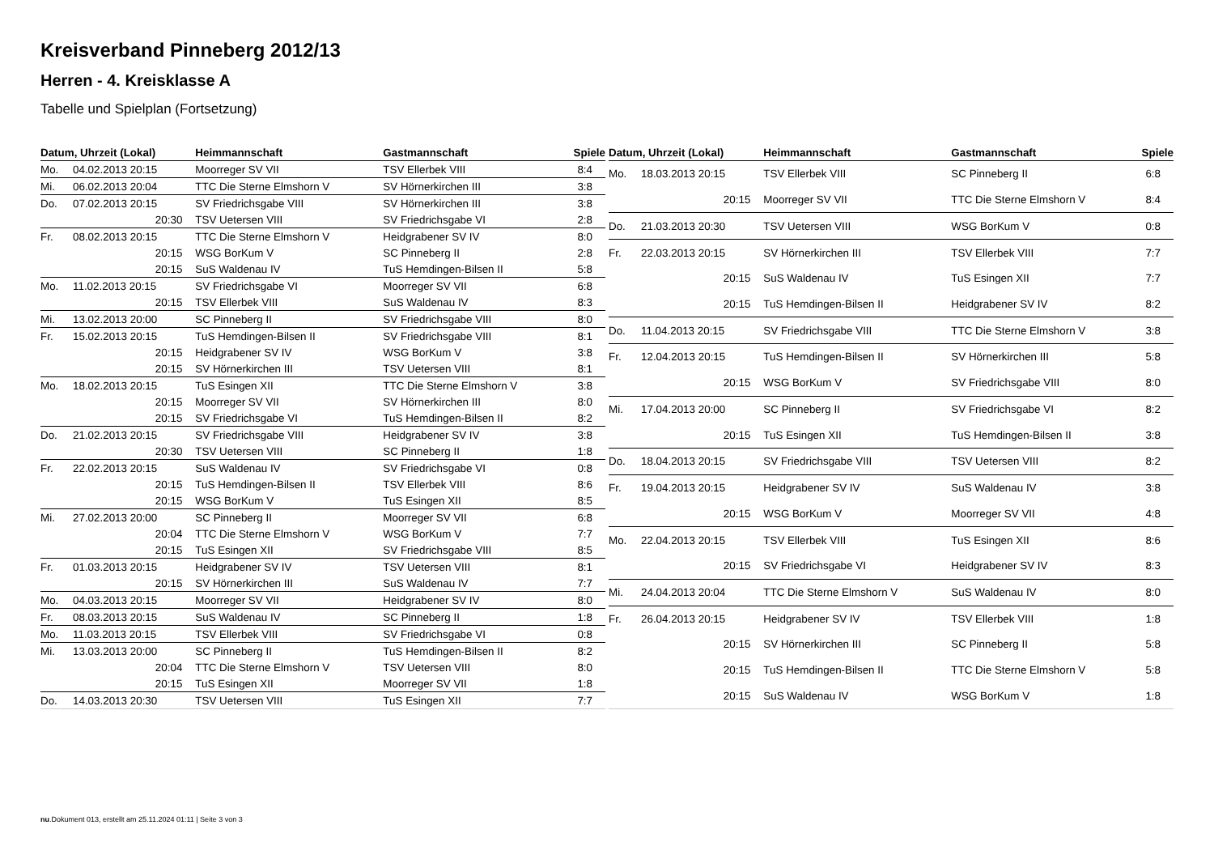Kreisverband Pinneberg 2012/13
Herren - 4. Kreisklasse A
Tabelle und Spielplan (Fortsetzung)
| Datum, Uhrzeit (Lokal) | | Heimmannschaft | Gastmannschaft | Spiele |
| --- | --- | --- | --- | --- |
| Mo. | 04.02.2013 20:15 | Moorreger SV VII | TSV Ellerbek VIII | 8:4 |
| Mi. | 06.02.2013 20:04 | TTC Die Sterne Elmshorn V | SV Hörnerkirchen III | 3:8 |
| Do. | 07.02.2013 20:15 | SV Friedrichsgabe VIII | SV Hörnerkirchen III | 3:8 |
| | 20:30 | TSV Uetersen VIII | SV Friedrichsgabe VI | 2:8 |
| Fr. | 08.02.2013 20:15 | TTC Die Sterne Elmshorn V | Heidgrabener SV IV | 8:0 |
| | 20:15 | WSG BorKum V | SC Pinneberg II | 2:8 |
| | 20:15 | SuS Waldenau IV | TuS Hemdingen-Bilsen II | 5:8 |
| Mo. | 11.02.2013 20:15 | SV Friedrichsgabe VI | Moorreger SV VII | 6:8 |
| | 20:15 | TSV Ellerbek VIII | SuS Waldenau IV | 8:3 |
| Mi. | 13.02.2013 20:00 | SC Pinneberg II | SV Friedrichsgabe VIII | 8:0 |
| Fr. | 15.02.2013 20:15 | TuS Hemdingen-Bilsen II | SV Friedrichsgabe VIII | 8:1 |
| | 20:15 | Heidgrabener SV IV | WSG BorKum V | 3:8 |
| | 20:15 | SV Hörnerkirchen III | TSV Uetersen VIII | 8:1 |
| Mo. | 18.02.2013 20:15 | TuS Esingen XII | TTC Die Sterne Elmshorn V | 3:8 |
| | 20:15 | Moorreger SV VII | SV Hörnerkirchen III | 8:0 |
| | 20:15 | SV Friedrichsgabe VI | TuS Hemdingen-Bilsen II | 8:2 |
| Do. | 21.02.2013 20:15 | SV Friedrichsgabe VIII | Heidgrabener SV IV | 3:8 |
| | 20:30 | TSV Uetersen VIII | SC Pinneberg II | 1:8 |
| Fr. | 22.02.2013 20:15 | SuS Waldenau IV | SV Friedrichsgabe VI | 0:8 |
| | 20:15 | TuS Hemdingen-Bilsen II | TSV Ellerbek VIII | 8:6 |
| | 20:15 | WSG BorKum V | TuS Esingen XII | 8:5 |
| Mi. | 27.02.2013 20:00 | SC Pinneberg II | Moorreger SV VII | 6:8 |
| | 20:04 | TTC Die Sterne Elmshorn V | WSG BorKum V | 7:7 |
| | 20:15 | TuS Esingen XII | SV Friedrichsgabe VIII | 8:5 |
| Fr. | 01.03.2013 20:15 | Heidgrabener SV IV | TSV Uetersen VIII | 8:1 |
| | 20:15 | SV Hörnerkirchen III | SuS Waldenau IV | 7:7 |
| Mo. | 04.03.2013 20:15 | Moorreger SV VII | Heidgrabener SV IV | 8:0 |
| Fr. | 08.03.2013 20:15 | SuS Waldenau IV | SC Pinneberg II | 1:8 |
| Mo. | 11.03.2013 20:15 | TSV Ellerbek VIII | SV Friedrichsgabe VI | 0:8 |
| Mi. | 13.03.2013 20:00 | SC Pinneberg II | TuS Hemdingen-Bilsen II | 8:2 |
| | 20:04 | TTC Die Sterne Elmshorn V | TSV Uetersen VIII | 8:0 |
| | 20:15 | TuS Esingen XII | Moorreger SV VII | 1:8 |
| Do. | 14.03.2013 20:30 | TSV Uetersen VIII | TuS Esingen XII | 7:7 |
| Datum, Uhrzeit (Lokal) | | Heimmannschaft | Gastmannschaft | Spiele |
| --- | --- | --- | --- | --- |
| Mo. | 18.03.2013 20:15 | TSV Ellerbek VIII | SC Pinneberg II | 6:8 |
| | 20:15 | Moorreger SV VII | TTC Die Sterne Elmshorn V | 8:4 |
| Do. | 21.03.2013 20:30 | TSV Uetersen VIII | WSG BorKum V | 0:8 |
| Fr. | 22.03.2013 20:15 | SV Hörnerkirchen III | TSV Ellerbek VIII | 7:7 |
| | 20:15 | SuS Waldenau IV | TuS Esingen XII | 7:7 |
| | 20:15 | TuS Hemdingen-Bilsen II | Heidgrabener SV IV | 8:2 |
| Do. | 11.04.2013 20:15 | SV Friedrichsgabe VIII | TTC Die Sterne Elmshorn V | 3:8 |
| Fr. | 12.04.2013 20:15 | TuS Hemdingen-Bilsen II | SV Hörnerkirchen III | 5:8 |
| | 20:15 | WSG BorKum V | SV Friedrichsgabe VIII | 8:0 |
| Mi. | 17.04.2013 20:00 | SC Pinneberg II | SV Friedrichsgabe VI | 8:2 |
| | 20:15 | TuS Esingen XII | TuS Hemdingen-Bilsen II | 3:8 |
| Do. | 18.04.2013 20:15 | SV Friedrichsgabe VIII | TSV Uetersen VIII | 8:2 |
| Fr. | 19.04.2013 20:15 | Heidgrabener SV IV | SuS Waldenau IV | 3:8 |
| | 20:15 | WSG BorKum V | Moorreger SV VII | 4:8 |
| Mo. | 22.04.2013 20:15 | TSV Ellerbek VIII | TuS Esingen XII | 8:6 |
| | 20:15 | SV Friedrichsgabe VI | Heidgrabener SV IV | 8:3 |
| Mi. | 24.04.2013 20:04 | TTC Die Sterne Elmshorn V | SuS Waldenau IV | 8:0 |
| Fr. | 26.04.2013 20:15 | Heidgrabener SV IV | TSV Ellerbek VIII | 1:8 |
| | 20:15 | SV Hörnerkirchen III | SC Pinneberg II | 5:8 |
| | 20:15 | TuS Hemdingen-Bilsen II | TTC Die Sterne Elmshorn V | 5:8 |
| | 20:15 | SuS Waldenau IV | WSG BorKum V | 1:8 |
nu.Dokument 013, erstellt am 25.11.2024 01:11 | Seite 3 von 3